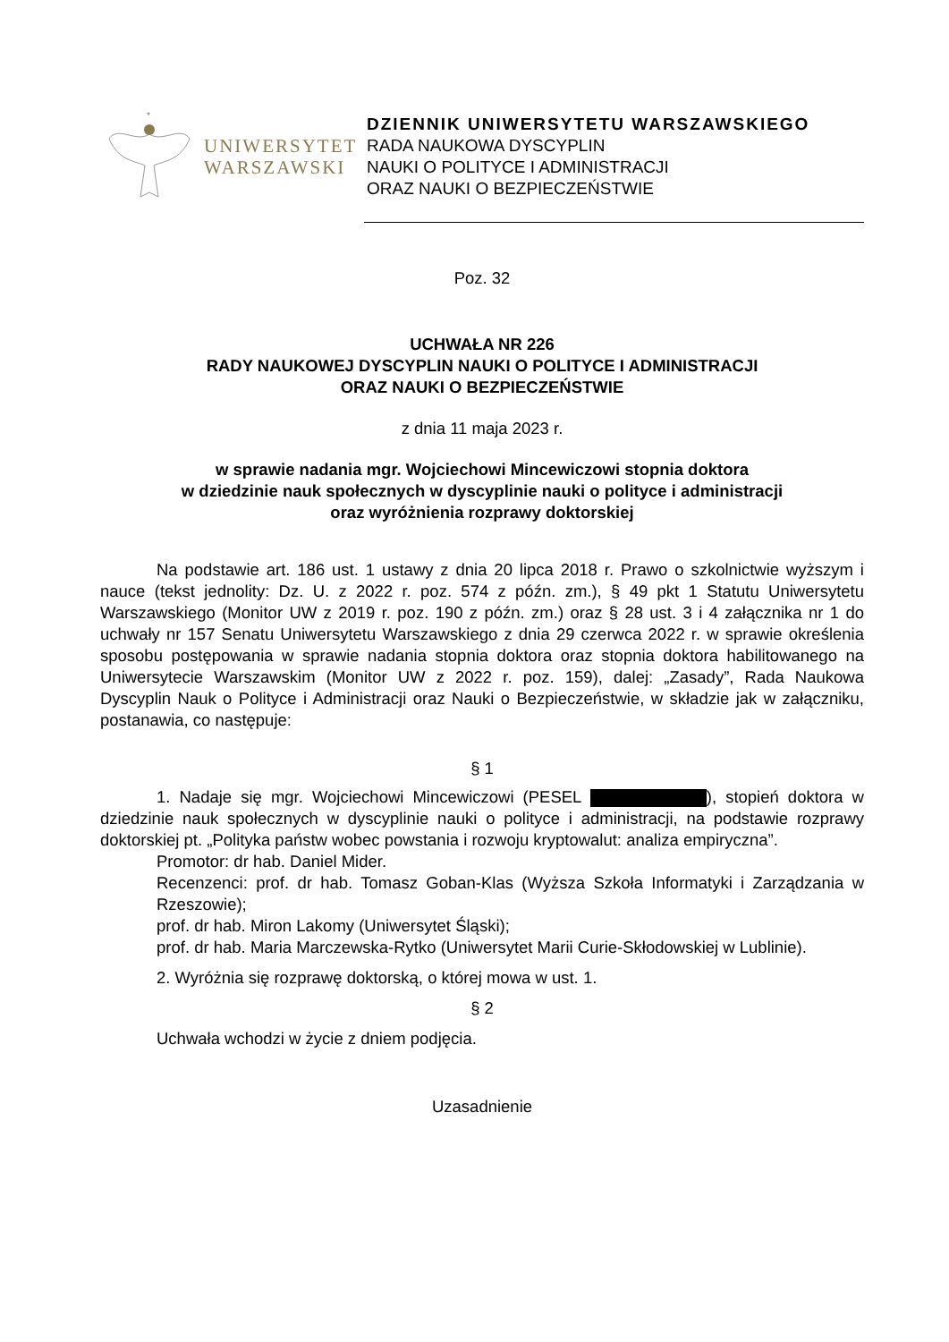*
UNIWERSYTET
WARSZAWSKI
DZIENNIK UNIWERSYTETU WARSZAWSKIEGO
RADA NAUKOWA DYSCYPLIN
NAUKI O POLITYCE I ADMINISTRACJI
ORAZ NAUKI O BEZPIECZEŃSTWIE
Poz. 32
UCHWAŁA NR 226
RADY NAUKOWEJ DYSCYPLIN NAUKI O POLITYCE I ADMINISTRACJI
ORAZ NAUKI O BEZPIECZEŃSTWIE
z dnia 11 maja 2023 r.
w sprawie nadania mgr. Wojciechowi Mincewiczowi stopnia doktora
w dziedzinie nauk społecznych w dyscyplinie nauki o polityce i administracji
oraz wyróżnienia rozprawy doktorskiej
Na podstawie art. 186 ust. 1 ustawy z dnia 20 lipca 2018 r. Prawo o szkolnictwie wyższym i nauce (tekst jednolity: Dz. U. z 2022 r. poz. 574 z późn. zm.), § 49 pkt 1 Statutu Uniwersytetu Warszawskiego (Monitor UW z 2019 r. poz. 190 z późn. zm.) oraz § 28 ust. 3 i 4 załącznika nr 1 do uchwały nr 157 Senatu Uniwersytetu Warszawskiego z dnia 29 czerwca 2022 r. w sprawie określenia sposobu postępowania w sprawie nadania stopnia doktora oraz stopnia doktora habilitowanego na Uniwersytecie Warszawskim (Monitor UW z 2022 r. poz. 159), dalej: „Zasady”, Rada Naukowa Dyscyplin Nauk o Polityce i Administracji oraz Nauki o Bezpieczeństwie, w składzie jak w załączniku, postanawia, co następuje:
§ 1
1. Nadaje się mgr. Wojciechowi Mincewiczowi (PESEL ), stopień doktora w dziedzinie nauk społecznych w dyscyplinie nauki o polityce i administracji, na podstawie rozprawy doktorskiej pt. „Polityka państw wobec powstania i rozwoju kryptowalut: analiza empiryczna”.
Promotor: dr hab. Daniel Mider.
Recenzenci: prof. dr hab. Tomasz Goban-Klas (Wyższa Szkoła Informatyki i Zarządzania w Rzeszowie);
prof. dr hab. Miron Lakomy (Uniwersytet Śląski);
prof. dr hab. Maria Marczewska-Rytko (Uniwersytet Marii Curie-Skłodowskiej w Lublinie).
2. Wyróżnia się rozprawę doktorską, o której mowa w ust. 1.
§ 2
Uchwała wchodzi w życie z dniem podjęcia.
Uzasadnienie